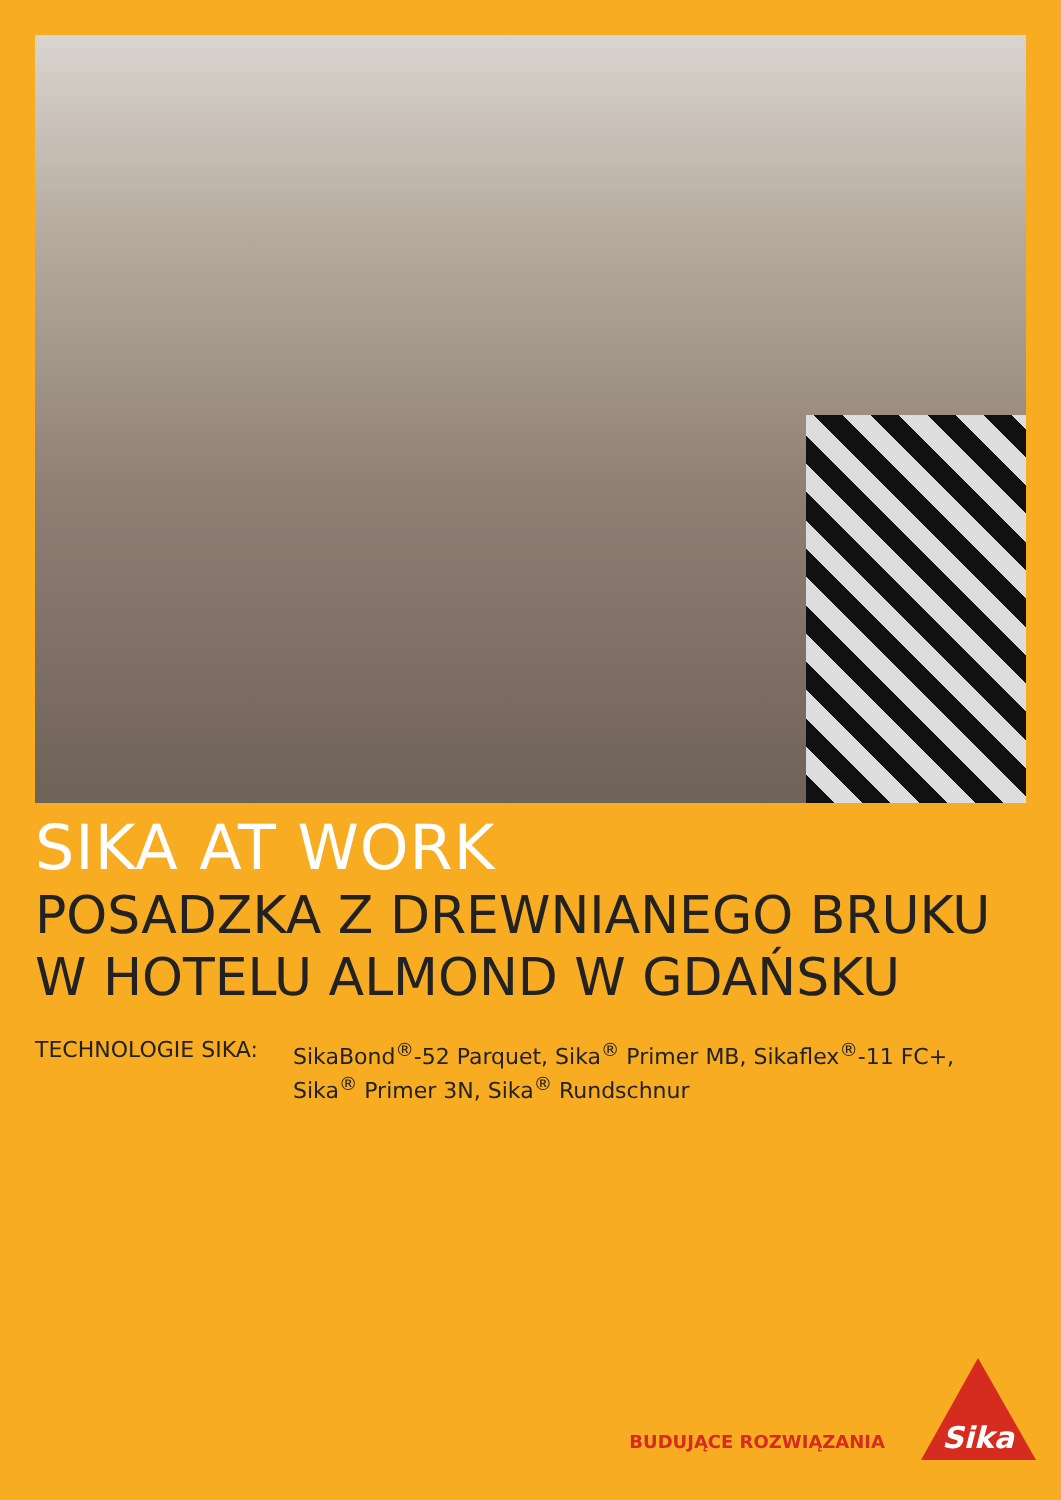SIKA AT WORK
POSADZKA Z DREWNIANEGO BRUKU
W HOTELU ALMOND W GDAŃSKU
TECHNOLOGIE SIKA: SikaBond<sup>®</sup>-52 Parquet, Sika<sup>®</sup> Primer MB, Sikaflex<sup>®</sup>-11 FC+,
Sika<sup>®</sup> Primer 3N, Sika<sup>®</sup> Rundschnur
BUDUJĄCE ROZWIĄZANIA
Sika